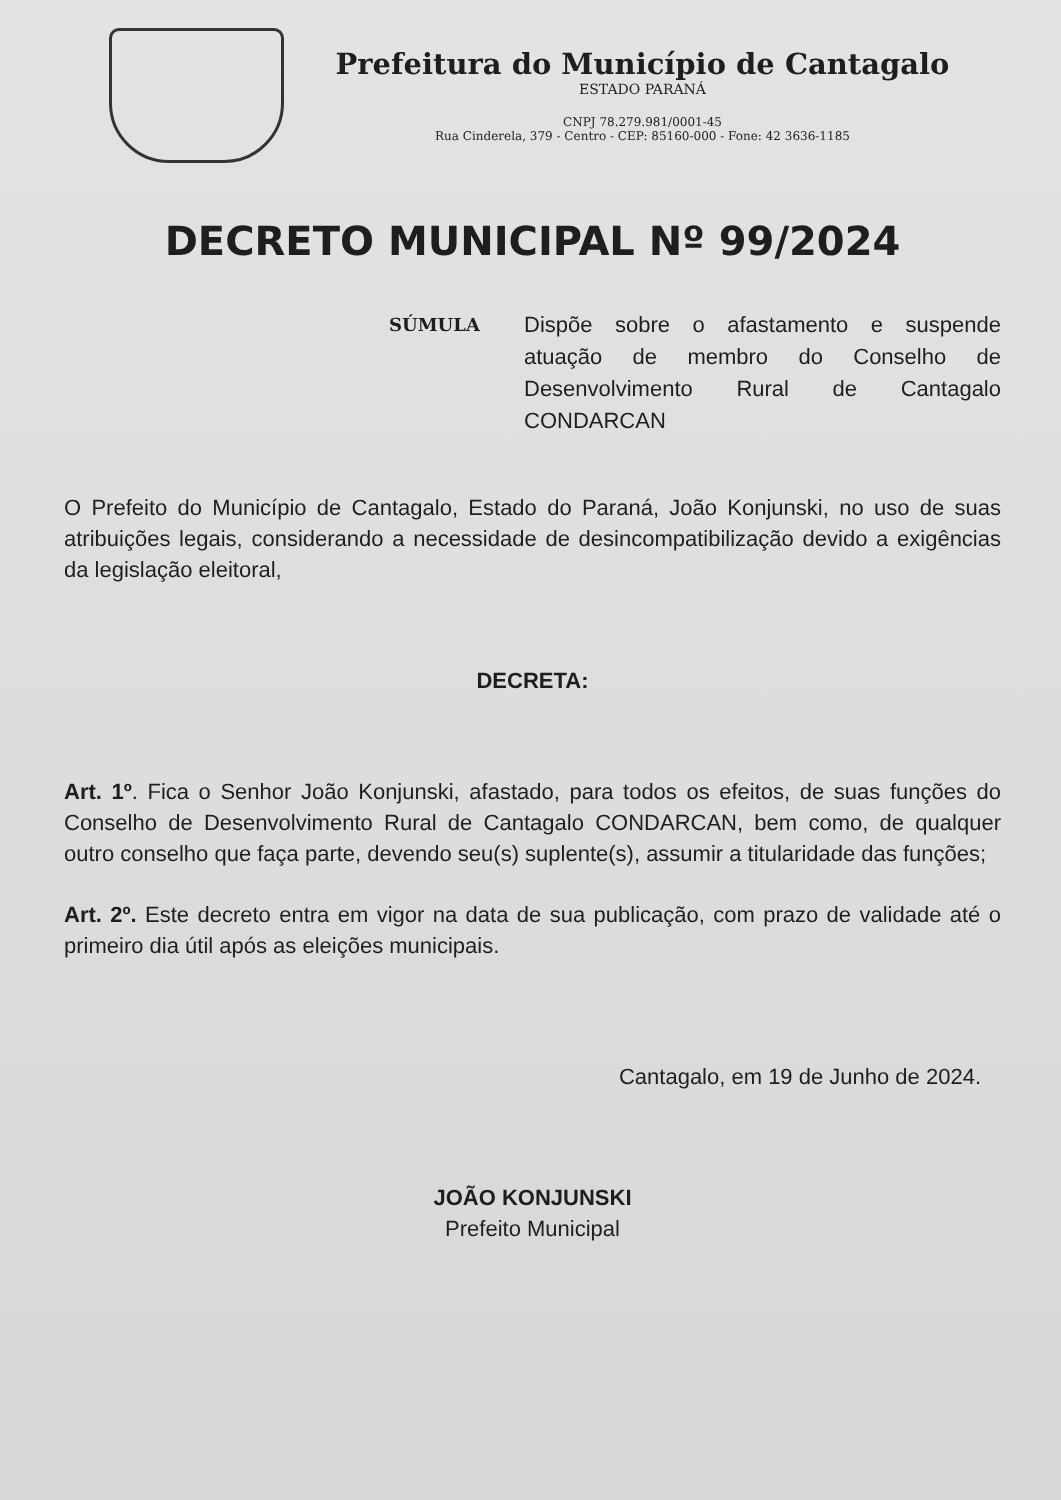Prefeitura do Município de Cantagalo
ESTADO PARANÁ
CNPJ 78.279.981/0001-45
Rua Cinderela, 379 - Centro - CEP: 85160-000 - Fone: 42 3636-1185
DECRETO MUNICIPAL Nº 99/2024
SÚMULA Dispõe sobre o afastamento e suspende atuação de membro do Conselho de Desenvolvimento Rural de Cantagalo CONDARCAN
O Prefeito do Município de Cantagalo, Estado do Paraná, João Konjunski, no uso de suas atribuições legais, considerando a necessidade de desincompatibilização devido a exigências da legislação eleitoral,
DECRETA:
Art. 1º. Fica o Senhor João Konjunski, afastado, para todos os efeitos, de suas funções do Conselho de Desenvolvimento Rural de Cantagalo CONDARCAN, bem como, de qualquer outro conselho que faça parte, devendo seu(s) suplente(s), assumir a titularidade das funções;
Art. 2º. Este decreto entra em vigor na data de sua publicação, com prazo de validade até o primeiro dia útil após as eleições municipais.
Cantagalo, em 19 de Junho de 2024.
JOÃO KONJUNSKI
Prefeito Municipal